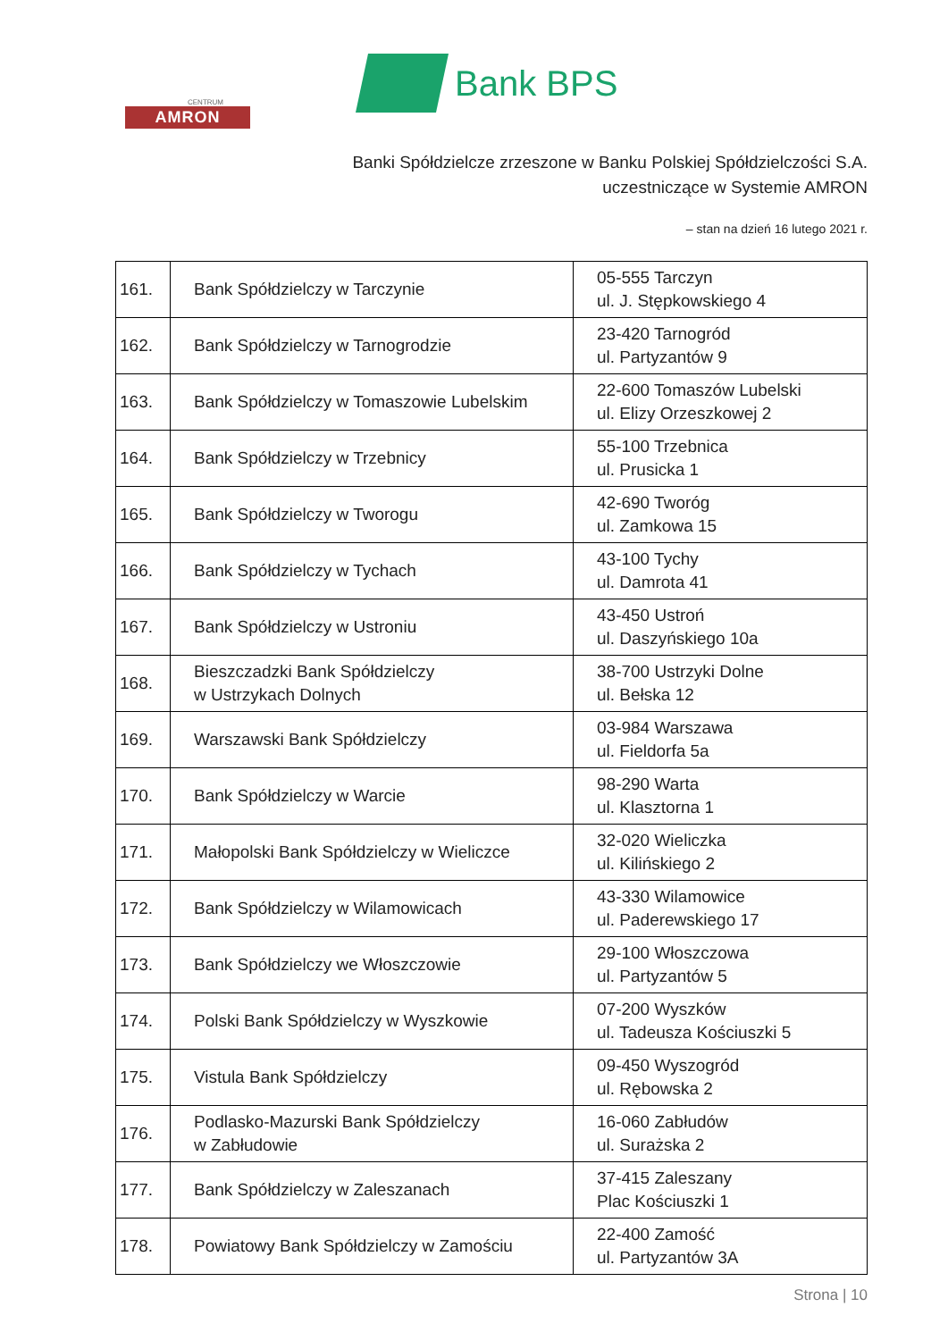CENTRUM
AMRON
Bank BPS
Banki Spółdzielcze zrzeszone w Banku Polskiej Spółdzielczości S.A.
uczestniczące w Systemie AMRON
– stan na dzień 16 lutego 2021 r.
| 161. | Bank Spółdzielczy w Tarczynie | 05-555 Tarczyn ul. J. Stępkowskiego 4 |
| 162. | Bank Spółdzielczy w Tarnogrodzie | 23-420 Tarnogród ul. Partyzantów 9 |
| 163. | Bank Spółdzielczy w Tomaszowie Lubelskim | 22-600 Tomaszów Lubelski ul. Elizy Orzeszkowej 2 |
| 164. | Bank Spółdzielczy w Trzebnicy | 55-100 Trzebnica ul. Prusicka 1 |
| 165. | Bank Spółdzielczy w Tworogu | 42-690 Tworóg ul. Zamkowa 15 |
| 166. | Bank Spółdzielczy w Tychach | 43-100 Tychy ul. Damrota 41 |
| 167. | Bank Spółdzielczy w Ustroniu | 43-450 Ustroń ul. Daszyńskiego 10a |
| 168. | Bieszczadzki Bank Spółdzielczy w Ustrzykach Dolnych | 38-700 Ustrzyki Dolne ul. Bełska 12 |
| 169. | Warszawski Bank Spółdzielczy | 03-984 Warszawa ul. Fieldorfa 5a |
| 170. | Bank Spółdzielczy w Warcie | 98-290 Warta ul. Klasztorna 1 |
| 171. | Małopolski Bank Spółdzielczy w Wieliczce | 32-020 Wieliczka ul. Kilińskiego 2 |
| 172. | Bank Spółdzielczy w Wilamowicach | 43-330 Wilamowice ul. Paderewskiego 17 |
| 173. | Bank Spółdzielczy we Włoszczowie | 29-100 Włoszczowa ul. Partyzantów 5 |
| 174. | Polski Bank Spółdzielczy w Wyszkowie | 07-200 Wyszków ul. Tadeusza Kościuszki 5 |
| 175. | Vistula Bank Spółdzielczy | 09-450 Wyszogród ul. Rębowska 2 |
| 176. | Podlasko-Mazurski Bank Spółdzielczy w Zabłudowie | 16-060 Zabłudów ul. Surażska 2 |
| 177. | Bank Spółdzielczy w Zaleszanach | 37-415 Zaleszany Plac Kościuszki 1 |
| 178. | Powiatowy Bank Spółdzielczy w Zamościu | 22-400 Zamość ul. Partyzantów 3A |
Strona | 10